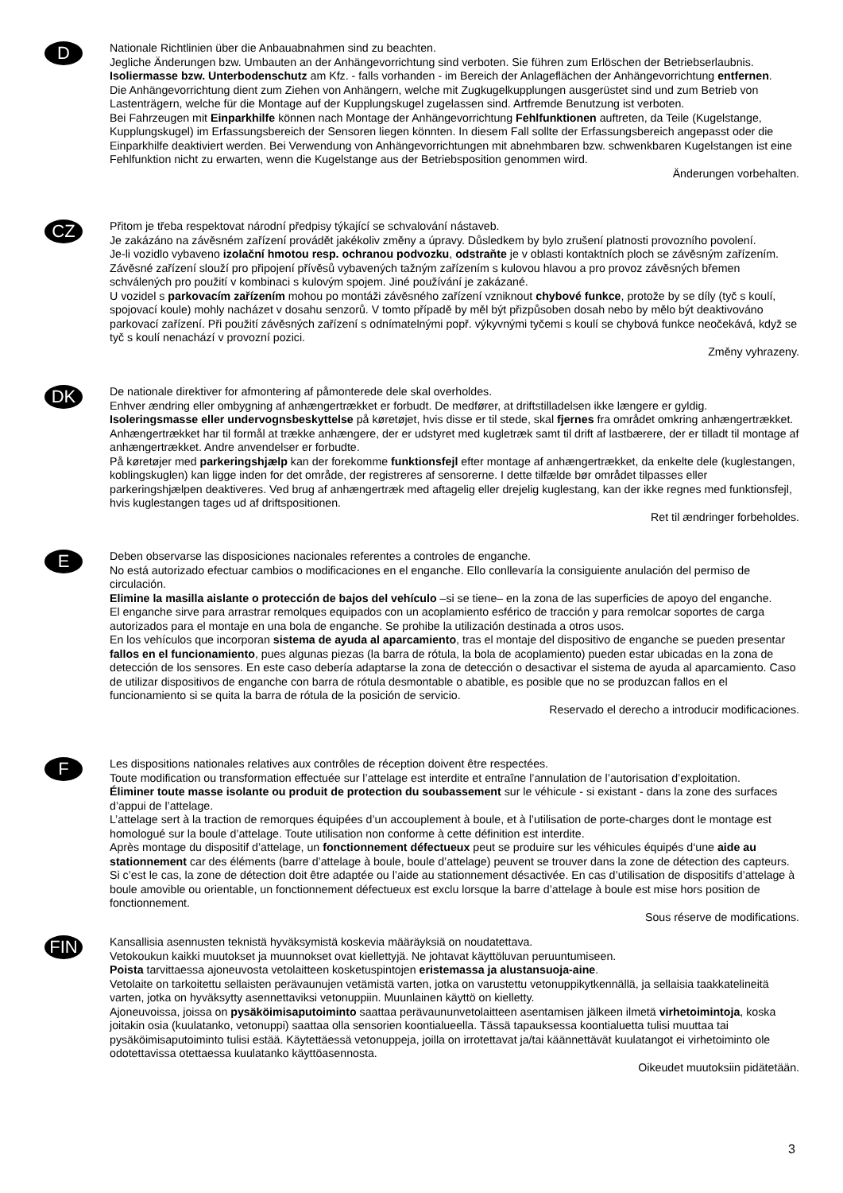D
Nationale Richtlinien über die Anbauabnahmen sind zu beachten.
Jegliche Änderungen bzw. Umbauten an der Anhängevorrichtung sind verboten. Sie führen zum Erlöschen der Betriebserlaubnis.
Isoliermasse bzw. Unterbodenschutz am Kfz. - falls vorhanden - im Bereich der Anlageflächen der Anhängevorrichtung entfernen.
Die Anhängevorrichtung dient zum Ziehen von Anhängern, welche mit Zugkugelkupplungen ausgerüstet sind und zum Betrieb von Lastenträgern, welche für die Montage auf der Kupplungskugel zugelassen sind. Artfremde Benutzung ist verboten.
Bei Fahrzeugen mit Einparkhilfe können nach Montage der Anhängevorrichtung Fehlfunktionen auftreten, da Teile (Kugelstange, Kupplungskugel) im Erfassungsbereich der Sensoren liegen könnten. In diesem Fall sollte der Erfassungsbereich angepasst oder die Einparkhilfe deaktiviert werden. Bei Verwendung von Anhängevorrichtungen mit abnehmbaren bzw. schwenkbaren Kugelstangen ist eine Fehlfunktion nicht zu erwarten, wenn die Kugelstange aus der Betriebsposition genommen wird.
Änderungen vorbehalten.
CZ
Přitom je třeba respektovat národní předpisy týkající se schvalování nástaveb.
Je zakázáno na závěsném zařízení provádět jakékoliv změny a úpravy. Důsledkem by bylo zrušení platnosti provozního povolení.
Je-li vozidlo vybaveno izolační hmotou resp. ochranou podvozku, odstraňte je v oblasti kontaktních ploch se závěsným zařízením.
Závěsné zařízení slouží pro připojení přívěsů vybavených tažným zařízením s kulovou hlavou a pro provoz závěsných břemen schválených pro použití v kombinaci s kulovým spojem. Jiné používání je zakázané.
U vozidel s parkovacím zařízením mohou po montáži závěsného zařízení vzniknout chybové funkce, protože by se díly (tyč s koulí, spojovací koule) mohly nacházet v dosahu senzorů. V tomto případě by měl být přizpůsoben dosah nebo by mělo být deaktivováno parkovací zařízení. Při použití závěsných zařízení s odnímatelnými popř. výkyvnými tyčemi s koulí se chybová funkce neočekává, když se tyč s koulí nenachází v provozní pozici.
Změny vyhrazeny.
DK
De nationale direktiver for afmontering af påmonterede dele skal overholdes.
Enhver ændring eller ombygning af anhængertrækket er forbudt. De medfører, at driftstilladelsen ikke længere er gyldig.
Isoleringsmasse eller undervognsbeskyttelse på køretøjet, hvis disse er til stede, skal fjernes fra området omkring anhængertrækket.
Anhængertrækket har til formål at trække anhængere, der er udstyret med kugletræk samt til drift af lastbærere, der er tilladt til montage af anhængertrækket. Andre anvendelser er forbudte.
På køretøjer med parkeringshjælp kan der forekomme funktionsfejl efter montage af anhængertrækket, da enkelte dele (kuglestangen, koblingskuglen) kan ligge inden for det område, der registreres af sensorerne. I dette tilfælde bør området tilpasses eller parkeringshjælpen deaktiveres. Ved brug af anhængertræk med aftagelig eller drejelig kuglestang, kan der ikke regnes med funktionsfejl, hvis kuglestangen tages ud af driftspositionen.
Ret til ændringer forbeholdes.
E
Deben observarse las disposiciones nacionales referentes a controles de enganche.
No está autorizado efectuar cambios o modificaciones en el enganche. Ello conllevaría la consiguiente anulación del permiso de circulación.
Elimine la masilla aislante o protección de bajos del vehículo –si se tiene– en la zona de las superficies de apoyo del enganche.
El enganche sirve para arrastrar remolques equipados con un acoplamiento esférico de tracción y para remolcar soportes de carga autorizados para el montaje en una bola de enganche. Se prohibe la utilización destinada a otros usos.
En los vehículos que incorporan sistema de ayuda al aparcamiento, tras el montaje del dispositivo de enganche se pueden presentar fallos en el funcionamiento, pues algunas piezas (la barra de rótula, la bola de acoplamiento) pueden estar ubicadas en la zona de detección de los sensores. En este caso debería adaptarse la zona de detección o desactivar el sistema de ayuda al aparcamiento. Caso de utilizar dispositivos de enganche con barra de rótula desmontable o abatible, es posible que no se produzcan fallos en el funcionamiento si se quita la barra de rótula de la posición de servicio.
Reservado el derecho a introducir modificaciones.
F
Les dispositions nationales relatives aux contrôles de réception doivent être respectées.
Toute modification ou transformation effectuée sur l’attelage est interdite et entraîne l’annulation de l’autorisation d’exploitation.
Éliminer toute masse isolante ou produit de protection du soubassement sur le véhicule - si existant - dans la zone des surfaces d’appui de l’attelage.
L’attelage sert à la traction de remorques équipées d’un accouplement à boule, et à l’utilisation de porte-charges dont le montage est homologué sur la boule d’attelage. Toute utilisation non conforme à cette définition est interdite.
Après montage du dispositif d’attelage, un fonctionnement défectueux peut se produire sur les véhicules équipés d‘une aide au stationnement car des éléments (barre d’attelage à boule, boule d’attelage) peuvent se trouver dans la zone de détection des capteurs. Si c’est le cas, la zone de détection doit être adaptée ou l’aide au stationnement désactivée. En cas d’utilisation de dispositifs d’attelage à boule amovible ou orientable, un fonctionnement défectueux est exclu lorsque la barre d’attelage à boule est mise hors position de fonctionnement.
Sous réserve de modifications.
FIN
Kansallisia asennusten teknistä hyväksymistä koskevia määräyksiä on noudatettava.
Vetokoukun kaikki muutokset ja muunnokset ovat kiellettyjä. Ne johtavat käyttöluvan peruuntumiseen.
Poista tarvittaessa ajoneuvosta vetolaitteen kosketuspintojen eristemassa ja alustansuoja-aine.
Vetolaite on tarkoitettu sellaisten perävaunujen vetämistä varten, jotka on varustettu vetonuppikytkennällä, ja sellaisia taakkatelineitä varten, jotka on hyväksytty asennettaviksi vetonuppiin. Muunlainen käyttö on kielletty.
Ajoneuvoissa, joissa on pysäköimisaputoiminto saattaa perävaununvetolaitteen asentamisen jälkeen ilmetä virhetoimintoja, koska joitakin osia (kuulatanko, vetonuppi) saattaa olla sensorien koontialueella. Tässä tapauksessa koontialuetta tulisi muuttaa tai pysäköimisaputoiminto tulisi estää. Käytettäessä vetonuppeja, joilla on irrotettavat ja/tai käännettävät kuulatangot ei virhetoiminto ole odotettavissa otettaessa kuulatanko käyttöasennosta.
Oikeudet muutoksiin pidätetään.
3